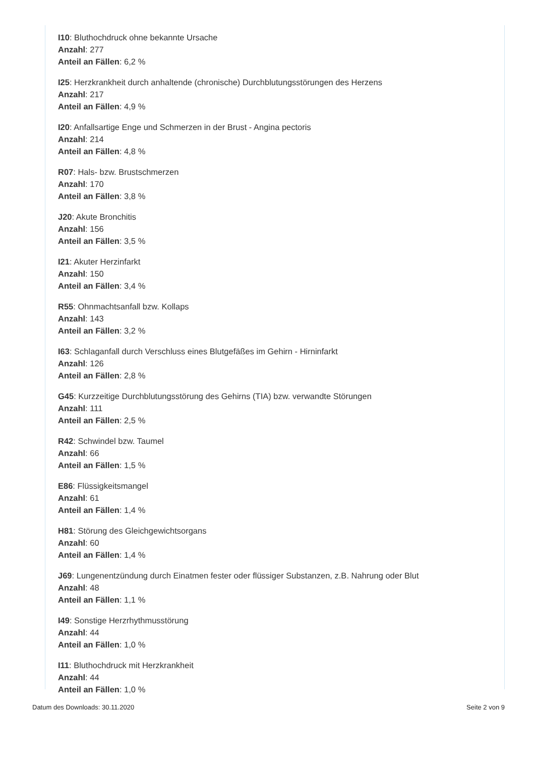I10: Bluthochdruck ohne bekannte Ursache
Anzahl: 277
Anteil an Fällen: 6,2 %
I25: Herzkrankheit durch anhaltende (chronische) Durchblutungsstörungen des Herzens
Anzahl: 217
Anteil an Fällen: 4,9 %
I20: Anfallsartige Enge und Schmerzen in der Brust - Angina pectoris
Anzahl: 214
Anteil an Fällen: 4,8 %
R07: Hals- bzw. Brustschmerzen
Anzahl: 170
Anteil an Fällen: 3,8 %
J20: Akute Bronchitis
Anzahl: 156
Anteil an Fällen: 3,5 %
I21: Akuter Herzinfarkt
Anzahl: 150
Anteil an Fällen: 3,4 %
R55: Ohnmachtsanfall bzw. Kollaps
Anzahl: 143
Anteil an Fällen: 3,2 %
I63: Schlaganfall durch Verschluss eines Blutgefäßes im Gehirn - Hirninfarkt
Anzahl: 126
Anteil an Fällen: 2,8 %
G45: Kurzzeitige Durchblutungsstörung des Gehirns (TIA) bzw. verwandte Störungen
Anzahl: 111
Anteil an Fällen: 2,5 %
R42: Schwindel bzw. Taumel
Anzahl: 66
Anteil an Fällen: 1,5 %
E86: Flüssigkeitsmangel
Anzahl: 61
Anteil an Fällen: 1,4 %
H81: Störung des Gleichgewichtsorgans
Anzahl: 60
Anteil an Fällen: 1,4 %
J69: Lungenentzündung durch Einatmen fester oder flüssiger Substanzen, z.B. Nahrung oder Blut
Anzahl: 48
Anteil an Fällen: 1,1 %
I49: Sonstige Herzrhythmusstörung
Anzahl: 44
Anteil an Fällen: 1,0 %
I11: Bluthochdruck mit Herzkrankheit
Anzahl: 44
Anteil an Fällen: 1,0 %
Datum des Downloads: 30.11.2020 Seite 2 von 9